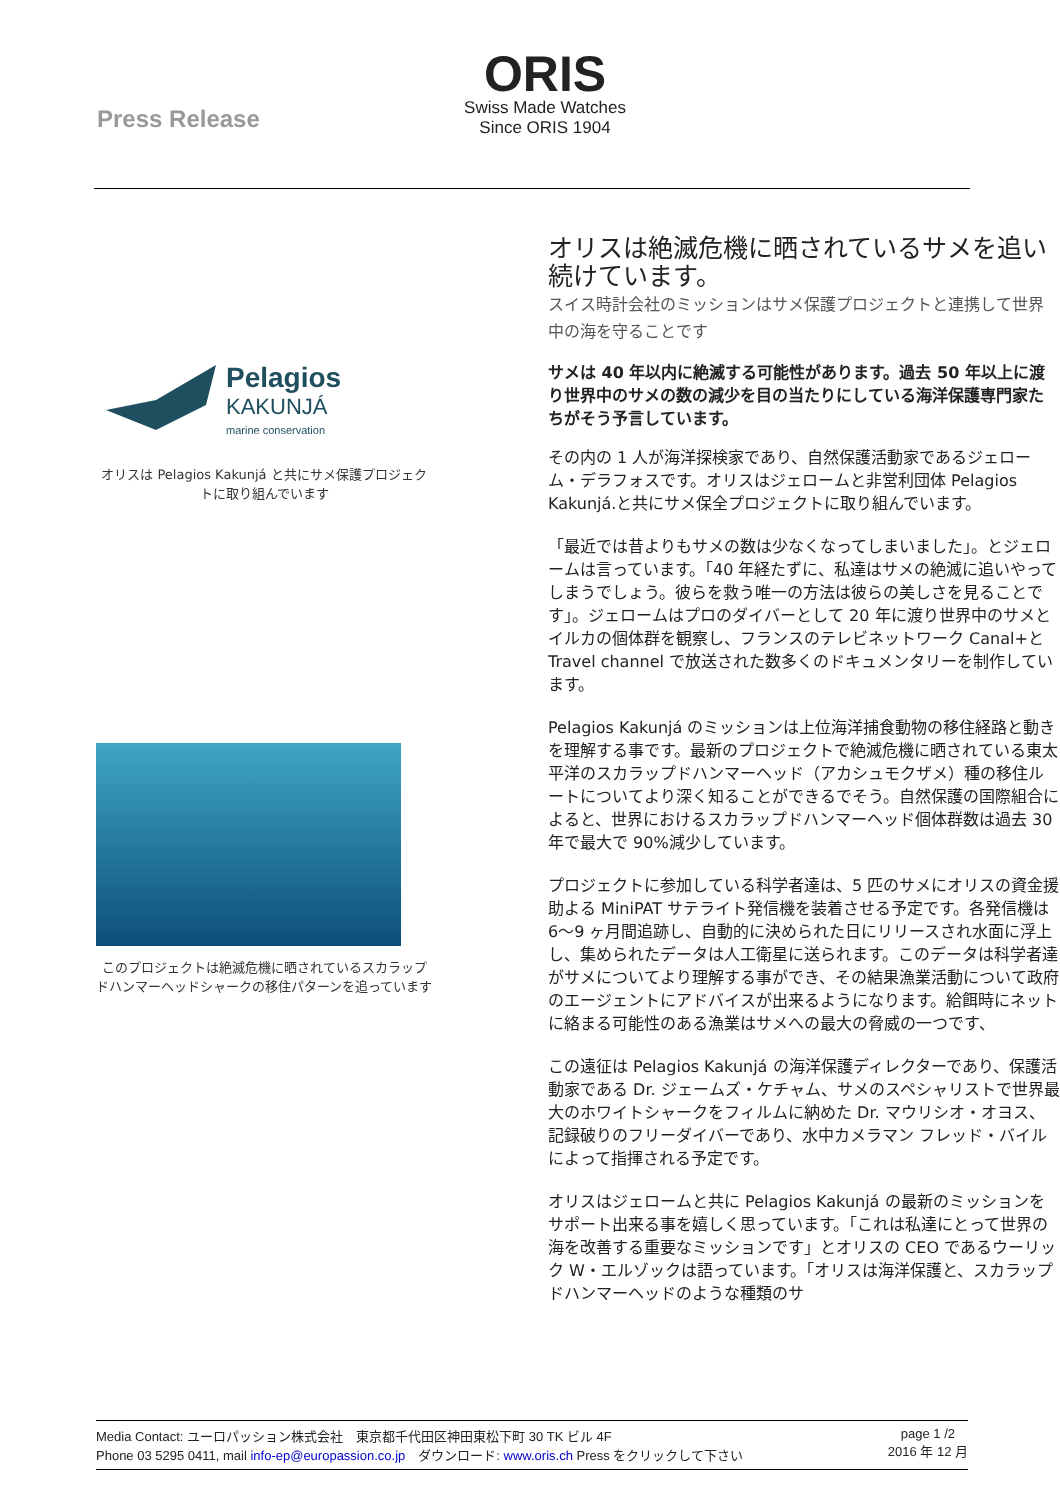Press Release
ORIS
Swiss Made Watches
Since ORIS 1904
Pelagios
KAKUNJÁ
marine conservation
オリスは Pelagios Kakunjá と共にサメ保護プロジェクトに取り組んでいます
このプロジェクトは絶滅危機に晒されているスカラップドハンマーヘッドシャークの移住パターンを追っています
オリスは絶滅危機に晒されているサメを追い続けています。
スイス時計会社のミッションはサメ保護プロジェクトと連携して世界中の海を守ることです
サメは 40 年以内に絶滅する可能性があります。過去 50 年以上に渡り世界中のサメの数の減少を目の当たりにしている海洋保護専門家たちがそう予言しています。
その内の 1 人が海洋探検家であり、自然保護活動家であるジェローム・デラフォスです。オリスはジェロームと非営利団体 Pelagios Kakunjá.と共にサメ保全プロジェクトに取り組んでいます。
「最近では昔よりもサメの数は少なくなってしまいました」。とジェロームは言っています。「40 年経たずに、私達はサメの絶滅に追いやってしまうでしょう。彼らを救う唯一の方法は彼らの美しさを見ることです」。ジェロームはプロのダイバーとして 20 年に渡り世界中のサメとイルカの個体群を観察し、フランスのテレビネットワーク Canal+と Travel channel で放送された数多くのドキュメンタリーを制作しています。
Pelagios Kakunjá のミッションは上位海洋捕食動物の移住経路と動きを理解する事です。最新のプロジェクトで絶滅危機に晒されている東太平洋のスカラップドハンマーヘッド（アカシュモクザメ）種の移住ルートについてより深く知ることができるでそう。自然保護の国際組合によると、世界におけるスカラップドハンマーヘッド個体群数は過去 30 年で最大で 90%減少しています。
プロジェクトに参加している科学者達は、5 匹のサメにオリスの資金援助よる MiniPAT サテライト発信機を装着させる予定です。各発信機は 6〜9 ヶ月間追跡し、自動的に決められた日にリリースされ水面に浮上し、集められたデータは人工衛星に送られます。このデータは科学者達がサメについてより理解する事ができ、その結果漁業活動について政府のエージェントにアドバイスが出来るようになります。給餌時にネットに絡まる可能性のある漁業はサメへの最大の脅威の一つです、
この遠征は Pelagios Kakunjá の海洋保護ディレクターであり、保護活動家である Dr. ジェームズ・ケチャム、サメのスペシャリストで世界最大のホワイトシャークをフィルムに納めた Dr. マウリシオ・オヨス、記録破りのフリーダイバーであり、水中カメラマン フレッド・バイルによって指揮される予定です。
オリスはジェロームと共に Pelagios Kakunjá の最新のミッションをサポート出来る事を嬉しく思っています。「これは私達にとって世界の海を改善する重要なミッションです」とオリスの CEO であるウーリック W・エルゾックは語っています。「オリスは海洋保護と、スカラップドハンマーヘッドのような種類のサ
Media Contact: ユーロパッション株式会社　東京都千代田区神田東松下町 30 TK ビル 4F
Phone 03 5295 0411, mail info-ep@europassion.co.jp　ダウンロード: www.oris.ch Press をクリックして下さい
page 1 /2
2016 年 12 月